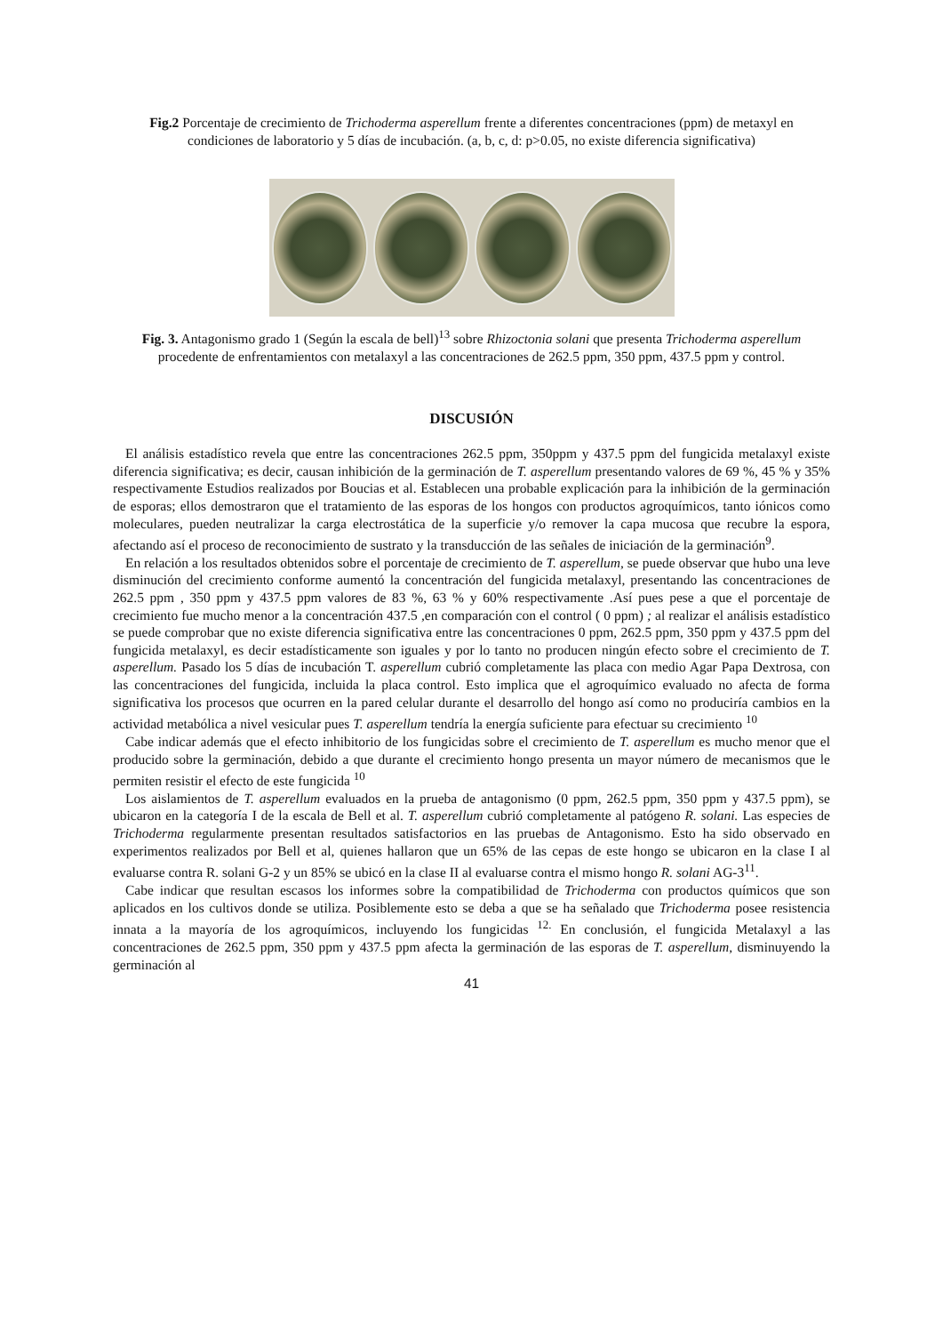Fig.2 Porcentaje de crecimiento de Trichoderma asperellum frente a diferentes concentraciones (ppm) de metaxyl en condiciones de laboratorio y 5 días de incubación. (a, b, c, d: p>0.05, no existe diferencia significativa)
Fig. 3. Antagonismo grado 1 (Según la escala de bell)<sup>13</sup> sobre Rhizoctonia solani que presenta Trichoderma asperellum procedente de enfrentamientos con metalaxyl a las concentraciones de 262.5 ppm, 350 ppm, 437.5 ppm y control.
DISCUSIÓN
El análisis estadístico revela que entre las concentraciones 262.5 ppm, 350ppm y 437.5 ppm del fungicida metalaxyl existe diferencia significativa; es decir, causan inhibición de la germinación de T. asperellum presentando valores de 69 %, 45 % y 35% respectivamente Estudios realizados por Boucias et al. Establecen una probable explicación para la inhibición de la germinación de esporas; ellos demostraron que el tratamiento de las esporas de los hongos con productos agroquímicos, tanto iónicos como moleculares, pueden neutralizar la carga electrostática de la superficie y/o remover la capa mucosa que recubre la espora, afectando así el proceso de reconocimiento de sustrato y la transducción de las señales de iniciación de la germinación<sup>9</sup>.
En relación a los resultados obtenidos sobre el porcentaje de crecimiento de T. asperellum, se puede observar que hubo una leve disminución del crecimiento conforme aumentó la concentración del fungicida metalaxyl, presentando las concentraciones de 262.5 ppm , 350 ppm y 437.5 ppm valores de 83 %, 63 % y 60% respectivamente .Así pues pese a que el porcentaje de crecimiento fue mucho menor a la concentración 437.5 ,en comparación con el control ( 0 ppm) ; al realizar el análisis estadístico se puede comprobar que no existe diferencia significativa entre las concentraciones 0 ppm, 262.5 ppm, 350 ppm y 437.5 ppm del fungicida metalaxyl, es decir estadísticamente son iguales y por lo tanto no producen ningún efecto sobre el crecimiento de T. asperellum. Pasado los 5 días de incubación T. asperellum cubrió completamente las placa con medio Agar Papa Dextrosa, con las concentraciones del fungicida, incluida la placa control. Esto implica que el agroquímico evaluado no afecta de forma significativa los procesos que ocurren en la pared celular durante el desarrollo del hongo así como no produciría cambios en la actividad metabólica a nivel vesicular pues T. asperellum tendría la energía suficiente para efectuar su crecimiento <sup>10</sup>
Cabe indicar además que el efecto inhibitorio de los fungicidas sobre el crecimiento de T. asperellum es mucho menor que el producido sobre la germinación, debido a que durante el crecimiento hongo presenta un mayor número de mecanismos que le permiten resistir el efecto de este fungicida <sup>10</sup>
Los aislamientos de T. asperellum evaluados en la prueba de antagonismo (0 ppm, 262.5 ppm, 350 ppm y 437.5 ppm), se ubicaron en la categoría I de la escala de Bell et al. T. asperellum cubrió completamente al patógeno R. solani. Las especies de Trichoderma regularmente presentan resultados satisfactorios en las pruebas de Antagonismo. Esto ha sido observado en experimentos realizados por Bell et al, quienes hallaron que un 65% de las cepas de este hongo se ubicaron en la clase I al evaluarse contra R. solani G-2 y un 85% se ubicó en la clase II al evaluarse contra el mismo hongo R. solani AG-3<sup>11</sup>.
Cabe indicar que resultan escasos los informes sobre la compatibilidad de Trichoderma con productos químicos que son aplicados en los cultivos donde se utiliza. Posiblemente esto se deba a que se ha señalado que Trichoderma posee resistencia innata a la mayoría de los agroquímicos, incluyendo los fungicidas <sup>12.</sup> En conclusión, el fungicida Metalaxyl a las concentraciones de 262.5 ppm, 350 ppm y 437.5 ppm afecta la germinación de las esporas de T. asperellum, disminuyendo la germinación al
41